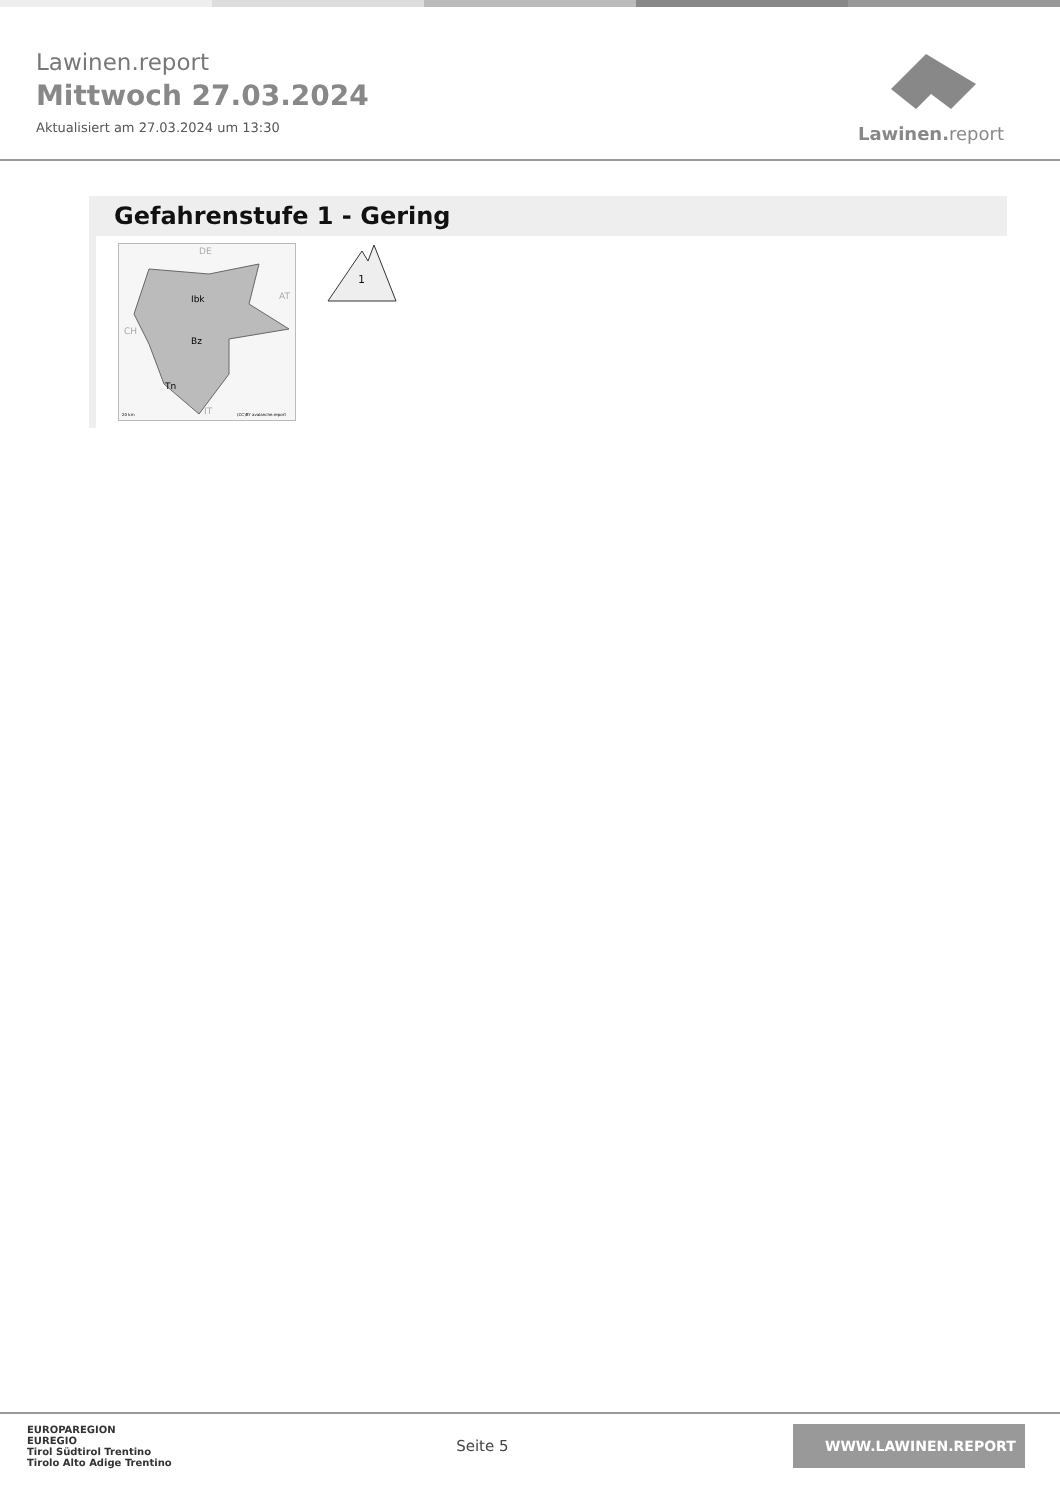Lawinen.report
Mittwoch 27.03.2024
Aktualisiert am 27.03.2024 um 13:30
Lawinen. report
Gefahrenstufe 1 - Gering
DE
AT
CH
IT
Ibk
Bz
Tn
20 km
(CC)BY avalanche.report
1
EUROPAREGION
EUREGIO
Tirol Südtirol Trentino
Tirolo Alto Adige Trentino
Seite 5
WWW.LAWINEN.REPORT